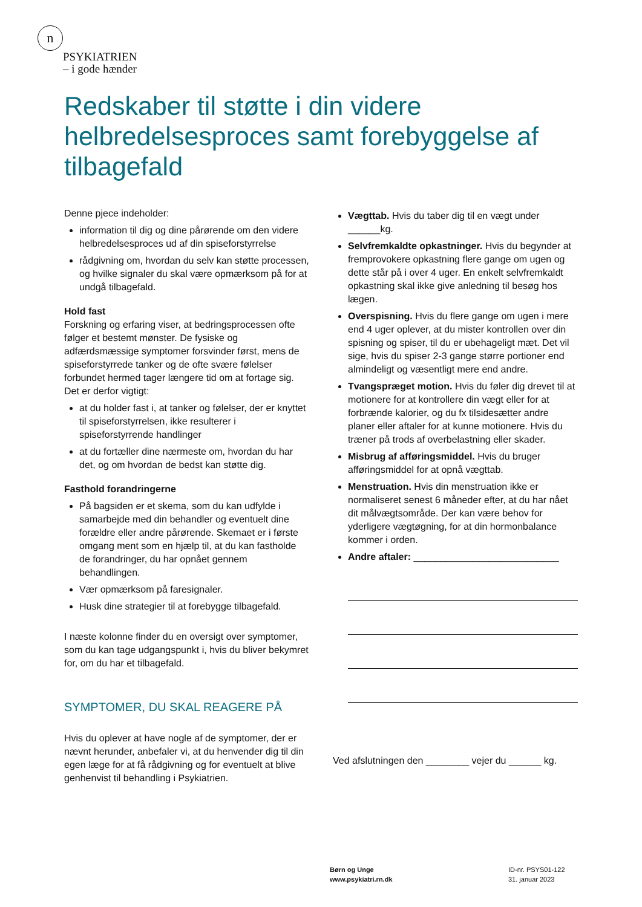n
PSYKIATRIEN
– i gode hænder
Redskaber til støtte i din videre helbredelsesproces samt forebyggelse af tilbagefald
Denne pjece indeholder:
information til dig og dine pårørende om den videre helbredelsesproces ud af din spiseforstyrrelse
rådgivning om, hvordan du selv kan støtte processen, og hvilke signaler du skal være opmærksom på for at undgå tilbagefald.
Hold fast
Forskning og erfaring viser, at bedringsprocessen ofte følger et bestemt mønster. De fysiske og adfærdsmæssige symptomer forsvinder først, mens de spiseforstyrrede tanker og de ofte svære følelser forbundet hermed tager længere tid om at fortage sig. Det er derfor vigtigt:
at du holder fast i, at tanker og følelser, der er knyttet til spiseforstyrrelsen, ikke resulterer i spiseforstyrrende handlinger
at du fortæller dine nærmeste om, hvordan du har det, og om hvordan de bedst kan støtte dig.
Fasthold forandringerne
På bagsiden er et skema, som du kan udfylde i samarbejde med din behandler og eventuelt dine forældre eller andre pårørende. Skemaet er i første omgang ment som en hjælp til, at du kan fastholde de forandringer, du har opnået gennem behandlingen.
Vær opmærksom på faresignaler.
Husk dine strategier til at forebygge tilbagefald.
I næste kolonne finder du en oversigt over symptomer, som du kan tage udgangspunkt i, hvis du bliver bekymret for, om du har et tilbagefald.
SYMPTOMER, DU SKAL REAGERE PÅ
Hvis du oplever at have nogle af de symptomer, der er nævnt herunder, anbefaler vi, at du henvender dig til din egen læge for at få rådgivning og for eventuelt at blive genhenvist til behandling i Psykiatrien.
Vægttab. Hvis du taber dig til en vægt under ______kg.
Selvfremkaldte opkastninger. Hvis du begynder at fremprovokere opkastning flere gange om ugen og dette står på i over 4 uger. En enkelt selvfremkaldt opkastning skal ikke give anledning til besøg hos lægen.
Overspisning. Hvis du flere gange om ugen i mere end 4 uger oplever, at du mister kontrollen over din spisning og spiser, til du er ubehageligt mæt. Det vil sige, hvis du spiser 2-3 gange større portioner end almindeligt og væsentligt mere end andre.
Tvangspræget motion. Hvis du føler dig drevet til at motionere for at kontrollere din vægt eller for at forbrænde kalorier, og du fx tilsidesætter andre planer eller aftaler for at kunne motionere. Hvis du træner på trods af overbelastning eller skader.
Misbrug af afføringsmiddel. Hvis du bruger afføringsmiddel for at opnå vægttab.
Menstruation. Hvis din menstruation ikke er normaliseret senest 6 måneder efter, at du har nået dit målvægtsområde. Der kan være behov for yderligere vægtøgning, for at din hormonbalance kommer i orden.
Andre aftaler: ___________________________
Ved afslutningen den ________ vejer du ______ kg.
Børn og Unge
www.psykiatri.rn.dk
ID-nr. PSYS01-122
31. januar 2023